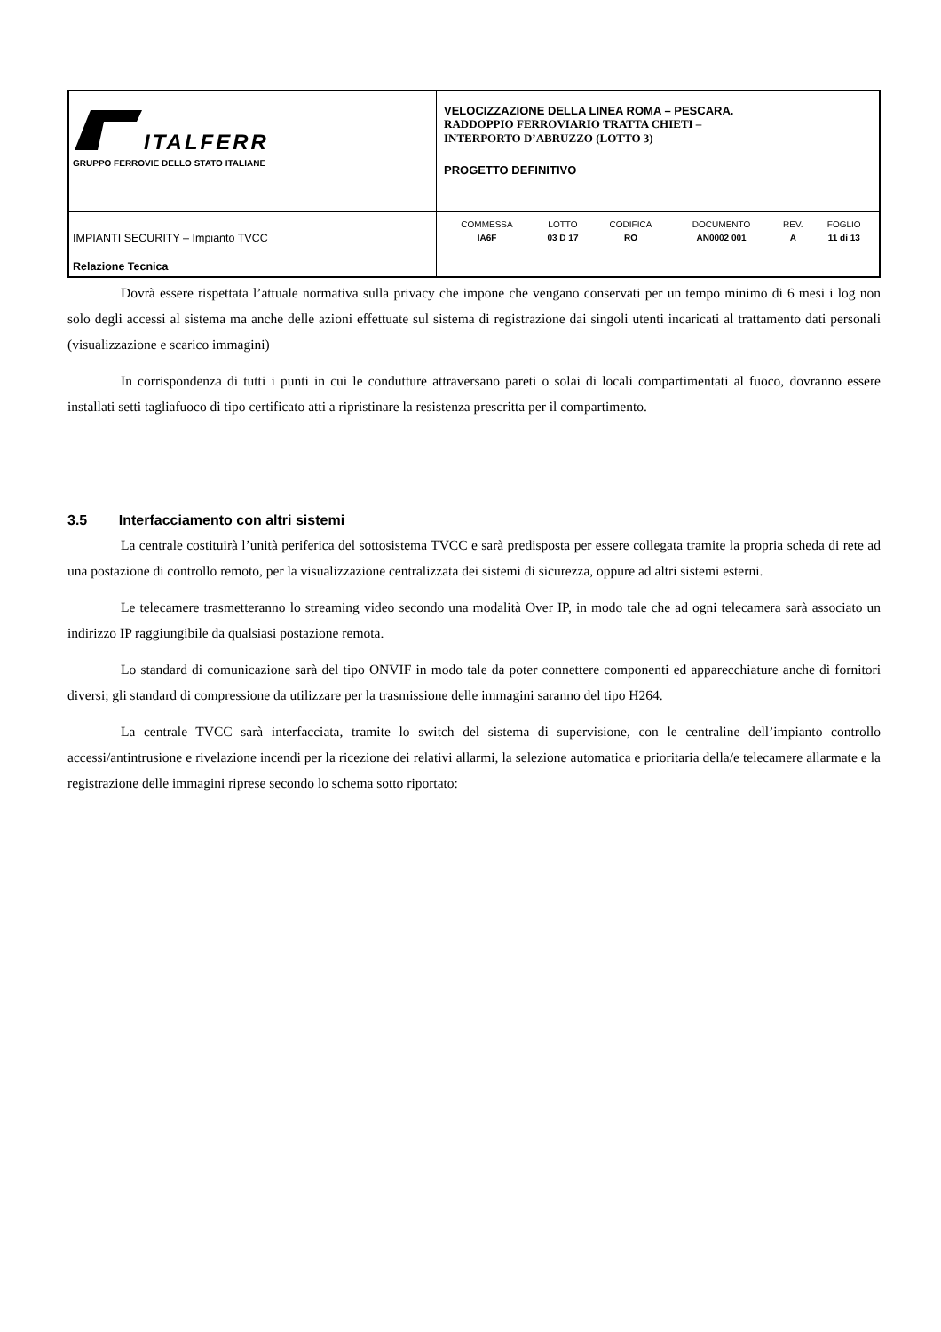| ITALFERR GRUPPO FERROVIE DELLO STATO ITALIANE | VELOCIZZAZIONE DELLA LINEA ROMA – PESCARA. RADDOPPIO FERROVIARIO TRATTA CHIETI – INTERPORTO D’ABRUZZO (LOTTO 3) PROGETTO DEFINITIVO |
| IMPIANTI SECURITY – Impianto TVCC Relazione Tecnica | / COMMESSA / LOTTO / CODIFICA / DOCUMENTO / REV. / FOGLIO / / IA6F / 03 D 17 / RO / AN0002 001 / A / 11 di 13 / |
Dovrà essere rispettata l’attuale normativa sulla privacy che impone che vengano conservati per un tempo minimo di 6 mesi i log non solo degli accessi al sistema ma anche delle azioni effettuate sul sistema di registrazione dai singoli utenti incaricati al trattamento dati personali (visualizzazione e scarico immagini)
In corrispondenza di tutti i punti in cui le condutture attraversano pareti o solai di locali compartimentati al fuoco, dovranno essere installati setti tagliafuoco di tipo certificato atti a ripristinare la resistenza prescritta per il compartimento.
3.5 Interfacciamento con altri sistemi
La centrale costituirà l’unità periferica del sottosistema TVCC e sarà predisposta per essere collegata tramite la propria scheda di rete ad una postazione di controllo remoto, per la visualizzazione centralizzata dei sistemi di sicurezza, oppure ad altri sistemi esterni.
Le telecamere trasmetteranno lo streaming video secondo una modalità Over IP, in modo tale che ad ogni telecamera sarà associato un indirizzo IP raggiungibile da qualsiasi postazione remota.
Lo standard di comunicazione sarà del tipo ONVIF in modo tale da poter connettere componenti ed apparecchiature anche di fornitori diversi; gli standard di compressione da utilizzare per la trasmissione delle immagini saranno del tipo H264.
La centrale TVCC sarà interfacciata, tramite lo switch del sistema di supervisione, con le centraline dell’impianto controllo accessi/antintrusione e rivelazione incendi per la ricezione dei relativi allarmi, la selezione automatica e prioritaria della/e telecamere allarmate e la registrazione delle immagini riprese secondo lo schema sotto riportato: